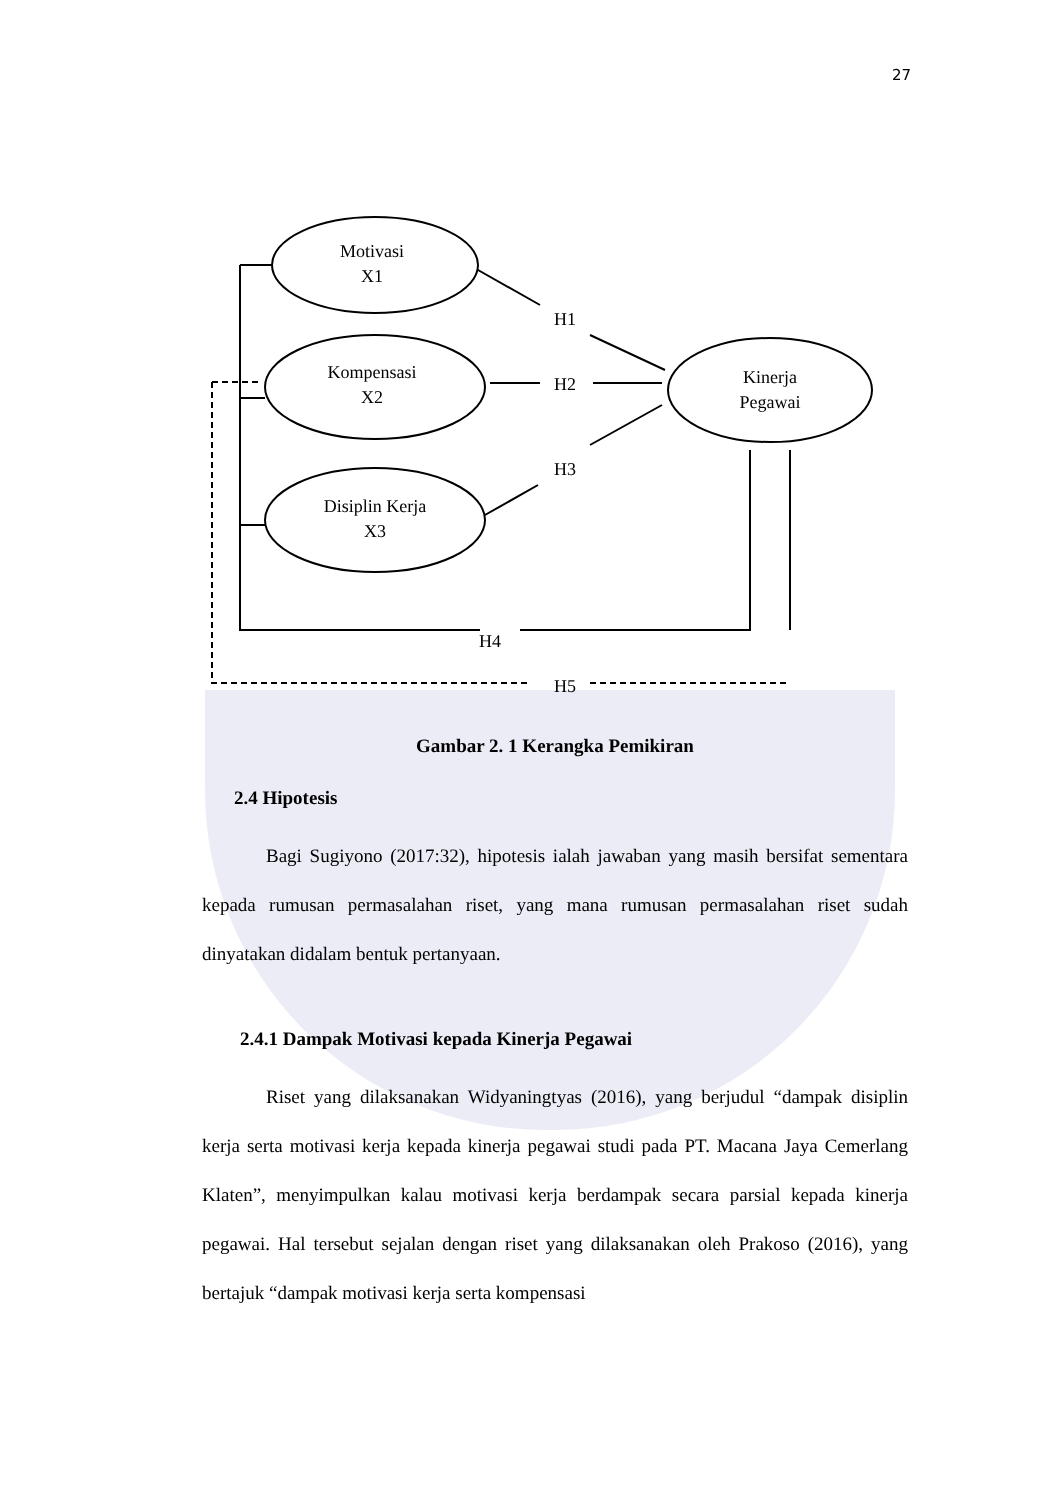27
Motivasi
X1
Kompensasi
X2
Disiplin Kerja
X3
Kinerja
Pegawai
H1
H2
H3
H4
H5
Gambar 2. 1 Kerangka Pemikiran
2.4 Hipotesis
Bagi Sugiyono (2017:32), hipotesis ialah jawaban yang masih bersifat sementara kepada rumusan permasalahan riset, yang mana rumusan permasalahan riset sudah dinyatakan didalam bentuk pertanyaan.
2.4.1 Dampak Motivasi kepada Kinerja Pegawai
Riset yang dilaksanakan Widyaningtyas (2016), yang berjudul “dampak disiplin kerja serta motivasi kerja kepada kinerja pegawai studi pada PT. Macana Jaya Cemerlang Klaten”, menyimpulkan kalau motivasi kerja berdampak secara parsial kepada kinerja pegawai. Hal tersebut sejalan dengan riset yang dilaksanakan oleh Prakoso (2016), yang bertajuk “dampak motivasi kerja serta kompensasi